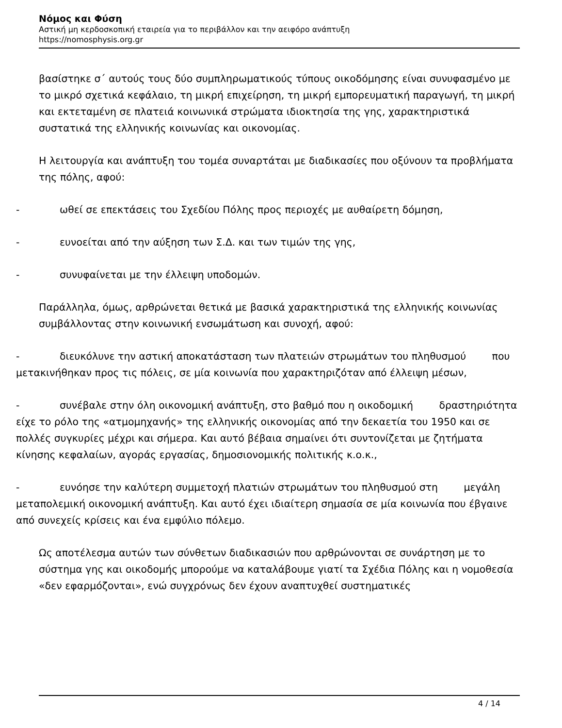Νόμος και Φύση
Αστική μη κερδοσκοπική εταιρεία για το περιβάλλον και την αειφόρο ανάπτυξη
https://nomosphysis.org.gr
βασίστηκε σ΄ αυτούς τους δύο συμπληρωματικούς τύπους οικοδόμησης είναι συνυφασμένο με το μικρό σχετικά κεφάλαιο, τη μικρή επιχείρηση, τη μικρή εμπορευματική παραγωγή, τη μικρή και εκτεταμένη σε πλατειά κοινωνικά στρώματα ιδιοκτησία της γης, χαρακτηριστικά συστατικά της ελληνικής κοινωνίας και οικονομίας.
Η λειτουργία και ανάπτυξη του τομέα συναρτάται με διαδικασίες που οξύνουν τα προβλήματα της πόλης, αφού:
- ωθεί σε επεκτάσεις του Σχεδίου Πόλης προς περιοχές με αυθαίρετη δόμηση,
- ευνοείται από την αύξηση των Σ.Δ. και των τιμών της γης,
- συνυφαίνεται με την έλλειψη υποδομών.
Παράλληλα, όμως, αρθρώνεται θετικά με βασικά χαρακτηριστικά της ελληνικής κοινωνίας συμβάλλοντας στην κοινωνική ενσωμάτωση και συνοχή, αφού:
- διευκόλυνε την αστική αποκατάσταση των πλατειών στρωμάτων του πληθυσμού που μετακινήθηκαν προς τις πόλεις, σε μία κοινωνία που χαρακτηριζόταν από έλλειψη μέσων,
- συνέβαλε στην όλη οικονομική ανάπτυξη, στο βαθμό που η οικοδομική δραστηριότητα είχε το ρόλο της «ατμομηχανής» της ελληνικής οικονομίας από την δεκαετία του 1950 και σε πολλές συγκυρίες μέχρι και σήμερα. Και αυτό βέβαια σημαίνει ότι συντονίζεται με ζητήματα κίνησης κεφαλαίων, αγοράς εργασίας, δημοσιονομικής πολιτικής κ.ο.κ.,
- ευνόησε την καλύτερη συμμετοχή πλατιών στρωμάτων του πληθυσμού στη μεγάλη μεταπολεμική οικονομική ανάπτυξη. Και αυτό έχει ιδιαίτερη σημασία σε μία κοινωνία που έβγαινε από συνεχείς κρίσεις και ένα εμφύλιο πόλεμο.
Ως αποτέλεσμα αυτών των σύνθετων διαδικασιών που αρθρώνονται σε συνάρτηση με το σύστημα γης και οικοδομής μπορούμε να καταλάβουμε γιατί τα Σχέδια Πόλης και η νομοθεσία «δεν εφαρμόζονται», ενώ συγχρόνως δεν έχουν αναπτυχθεί συστηματικές
4 / 14